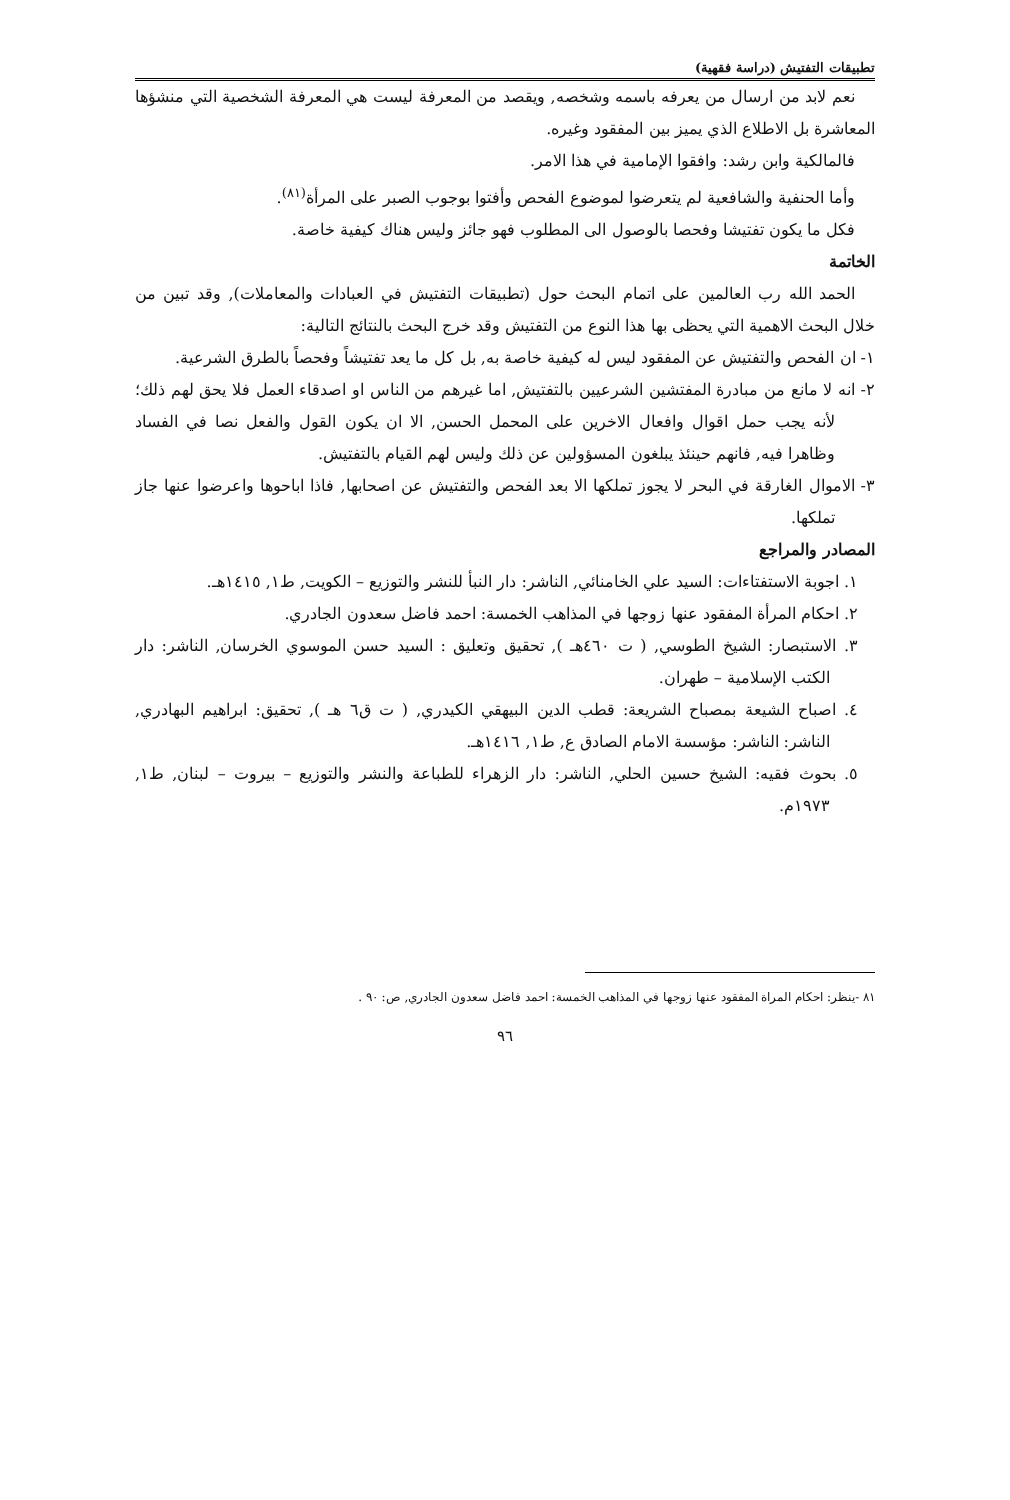تطبيقات التفتيش (دراسة فقهية)
نعم لابد من ارسال من يعرفه باسمه وشخصه, ويقصد من المعرفة ليست هي المعرفة الشخصية التي منشؤها المعاشرة بل الاطلاع الذي يميز بين المفقود وغيره.
فالمالكية وابن رشد: وافقوا الإمامية في هذا الامر.
وأما الحنفية والشافعية لم يتعرضوا لموضوع الفحص وأفتوا بوجوب الصبر على المرأة<sup>(٨١)</sup>.
فكل ما يكون تفتيشا وفحصا بالوصول الى المطلوب فهو جائز وليس هناك كيفية خاصة.
الخاتمة
الحمد الله رب العالمين على اتمام البحث حول (تطبيقات التفتيش في العبادات والمعاملات), وقد تبين من خلال البحث الاهمية التي يحظى بها هذا النوع من التفتيش وقد خرج البحث بالنتائج التالية:
١- ان الفحص والتفتيش عن المفقود ليس له كيفية خاصة به, بل كل ما يعد تفتيشاً وفحصاً بالطرق الشرعية.
٢- انه لا مانع من مبادرة المفتشين الشرعيين بالتفتيش, اما غيرهم من الناس او اصدقاء العمل فلا يحق لهم ذلك؛ لأنه يجب حمل اقوال وافعال الاخرين على المحمل الحسن, الا ان يكون القول والفعل نصا في الفساد وظاهرا فيه, فانهم حينئذ يبلغون المسؤولين عن ذلك وليس لهم القيام بالتفتيش.
٣- الاموال الغارقة في البحر لا يجوز تملكها الا بعد الفحص والتفتيش عن اصحابها, فاذا اباحوها واعرضوا عنها جاز تملكها.
المصادر والمراجع
١. اجوبة الاستفتاءات: السيد علي الخامنائي, الناشر: دار النبأ للنشر والتوزيع – الكويت, ط١, ١٤١٥هـ.
٢. احكام المرأة المفقود عنها زوجها في المذاهب الخمسة: احمد فاضل سعدون الجادري.
٣. الاستبصار: الشيخ الطوسي, ( ت ٤٦٠هـ ), تحقيق وتعليق : السيد حسن الموسوي الخرسان, الناشر: دار الكتب الإسلامية – طهران.
٤. اصباح الشيعة بمصباح الشريعة: قطب الدين البيهقي الكيدري, ( ت ق٦ هـ ), تحقيق: ابراهيم البهادري, الناشر: الناشر: مؤسسة الامام الصادق ع, ط١, ١٤١٦هـ.
٥. بحوث فقيه: الشيخ حسين الحلي, الناشر: دار الزهراء للطباعة والنشر والتوزيع – بيروت – لبنان, ط١, ١٩٧٣م.
٨١ -ينظر: احكام المراة المفقود عنها زوجها في المذاهب الخمسة: احمد فاضل سعدون الجادري, ص: ٩٠ .
٩٦